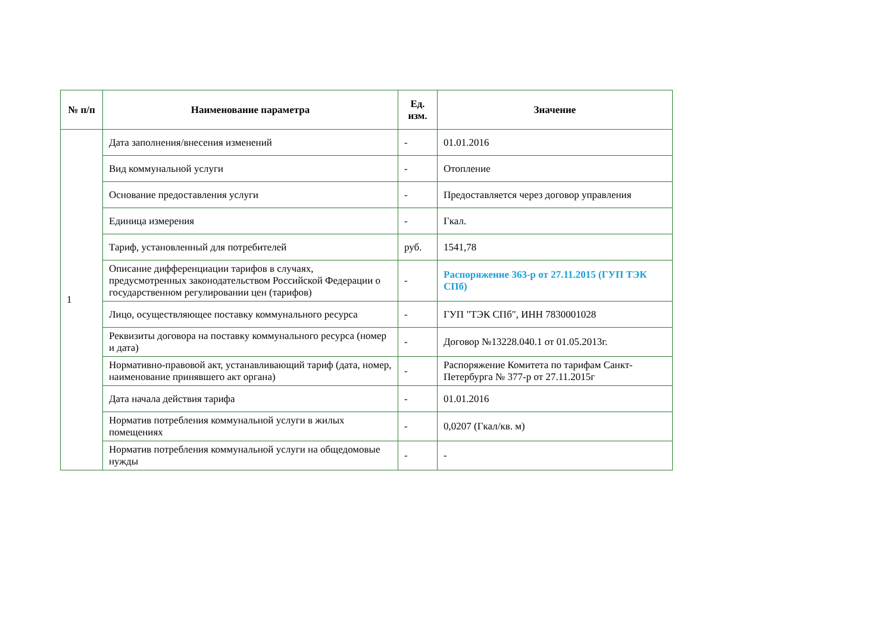| № п/п | Наименование параметра | Ед. изм. | Значение |
| --- | --- | --- | --- |
| 1 | Дата заполнения/внесения изменений | - | 01.01.2016 |
| | Вид коммунальной услуги | - | Отопление |
| | Основание предоставления услуги | - | Предоставляется через договор управления |
| | Единица измерения | - | Гкал. |
| | Тариф, установленный для потребителей | руб. | 1541,78 |
| | Описание дифференциации тарифов в случаях, предусмотренных законодательством Российской Федерации о государственном регулировании цен (тарифов) | - | Распоряжение 363-р от 27.11.2015 (ГУП ТЭК СПб) |
| | Лицо, осуществляющее поставку коммунального ресурса | - | ГУП "ТЭК СПб", ИНН 7830001028 |
| | Реквизиты договора на поставку коммунального ресурса (номер и дата) | - | Договор №13228.040.1 от 01.05.2013г. |
| | Нормативно-правовой акт, устанавливающий тариф (дата, номер, наименование принявшего акт органа) | - | Распоряжение Комитета по тарифам Санкт-Петербурга № 377-р от 27.11.2015г |
| | Дата начала действия тарифа | - | 01.01.2016 |
| | Норматив потребления коммунальной услуги в жилых помещениях | - | 0,0207 (Гкал/кв. м) |
| | Норматив потребления коммунальной услуги на общедомовые нужды | - | - |